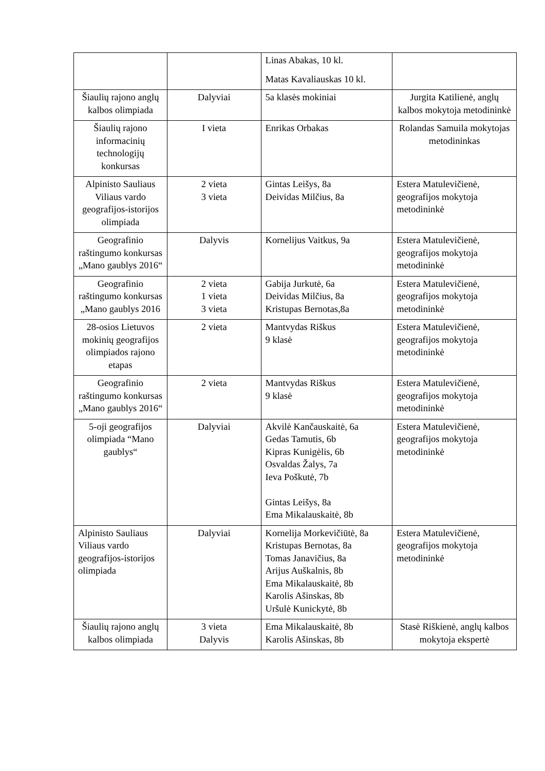| | | Linas Abakas, 10 kl. Matas Kavaliauskas 10 kl. | |
| Šiaulių rajono anglų kalbos olimpiada | Dalyviai | 5a klasės mokiniai | Jurgita Katilienė, anglų kalbos mokytoja metodininkė |
| Šiaulių rajono informacinių technologijų konkursas | I vieta | Enrikas Orbakas | Rolandas Samuila mokytojas metodininkas |
| Alpinisto Sauliaus Viliaus vardo geografijos-istorijos olimpiada | 2 vieta 3 vieta | Gintas Leišys, 8a Deividas Milčius, 8a | Estera Matulevičienė, geografijos mokytoja metodininkė |
| Geografinio raštingumo konkursas „Mano gaublys 2016“ | Dalyvis | Kornelijus Vaitkus, 9a | Estera Matulevičienė, geografijos mokytoja metodininkė |
| Geografinio raštingumo konkursas „Mano gaublys 2016 | 2 vieta 1 vieta 3 vieta | Gabija Jurkutė, 6a Deividas Milčius, 8a Kristupas Bernotas,8a | Estera Matulevičienė, geografijos mokytoja metodininkė |
| 28-osios Lietuvos mokinių geografijos olimpiados rajono etapas | 2 vieta | Mantvydas Riškus 9 klasė | Estera Matulevičienė, geografijos mokytoja metodininkė |
| Geografinio raštingumo konkursas „Mano gaublys 2016“ | 2 vieta | Mantvydas Riškus 9 klasė | Estera Matulevičienė, geografijos mokytoja metodininkė |
| 5-oji geografijos olimpiada “Mano gaublys“ | Dalyviai | Akvilė Kančauskaitė, 6a Gedas Tamutis, 6b Kipras Kunigėlis, 6b Osvaldas Žalys, 7a Ieva Poškutė, 7b Gintas Leišys, 8a Ema Mikalauskaitė, 8b | Estera Matulevičienė, geografijos mokytoja metodininkė |
| Alpinisto Sauliaus Viliaus vardo geografijos-istorijos olimpiada | Dalyviai | Kornelija Morkevičiūtė, 8a Kristupas Bernotas, 8a Tomas Janavičius, 8a Arijus Auškalnis, 8b Ema Mikalauskaitė, 8b Karolis Ašinskas, 8b Uršulė Kunickytė, 8b | Estera Matulevičienė, geografijos mokytoja metodininkė |
| Šiaulių rajono anglų kalbos olimpiada | 3 vieta Dalyvis | Ema Mikalauskaitė, 8b Karolis Ašinskas, 8b | Stasė Riškienė, anglų kalbos mokytoja ekspertė |